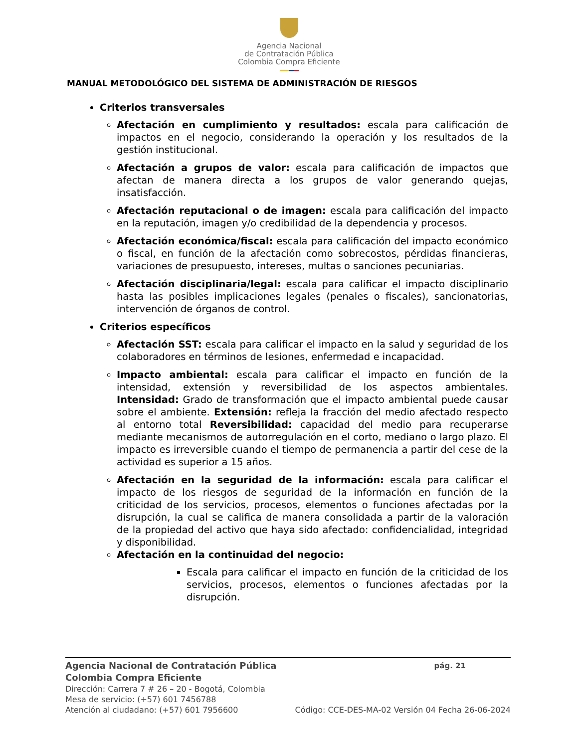Agencia Nacional
de Contratación Pública
Colombia Compra Eficiente
MANUAL METODOLÓGICO DEL SISTEMA DE ADMINISTRACIÓN DE RIESGOS
Criterios transversales
Afectación en cumplimiento y resultados: escala para calificación de impactos en el negocio, considerando la operación y los resultados de la gestión institucional.
Afectación a grupos de valor: escala para calificación de impactos que afectan de manera directa a los grupos de valor generando quejas, insatisfacción.
Afectación reputacional o de imagen: escala para calificación del impacto en la reputación, imagen y/o credibilidad de la dependencia y procesos.
Afectación económica/fiscal: escala para calificación del impacto económico o fiscal, en función de la afectación como sobrecostos, pérdidas financieras, variaciones de presupuesto, intereses, multas o sanciones pecuniarias.
Afectación disciplinaria/legal: escala para calificar el impacto disciplinario hasta las posibles implicaciones legales (penales o fiscales), sancionatorias, intervención de órganos de control.
Criterios específicos
Afectación SST: escala para calificar el impacto en la salud y seguridad de los colaboradores en términos de lesiones, enfermedad e incapacidad.
Impacto ambiental: escala para calificar el impacto en función de la intensidad, extensión y reversibilidad de los aspectos ambientales. Intensidad: Grado de transformación que el impacto ambiental puede causar sobre el ambiente. Extensión: refleja la fracción del medio afectado respecto al entorno total Reversibilidad: capacidad del medio para recuperarse mediante mecanismos de autorregulación en el corto, mediano o largo plazo. El impacto es irreversible cuando el tiempo de permanencia a partir del cese de la actividad es superior a 15 años.
Afectación en la seguridad de la información: escala para calificar el impacto de los riesgos de seguridad de la información en función de la criticidad de los servicios, procesos, elementos o funciones afectadas por la disrupción, la cual se califica de manera consolidada a partir de la valoración de la propiedad del activo que haya sido afectado: confidencialidad, integridad y disponibilidad.
Afectación en la continuidad del negocio:
Escala para calificar el impacto en función de la criticidad de los servicios, procesos, elementos o funciones afectadas por la disrupción.
Agencia Nacional de Contratación Pública pág. 21
Colombia Compra Eficiente
Dirección: Carrera 7 # 26 – 20 - Bogotá, Colombia
Mesa de servicio: (+57) 601 7456788
Atención al ciudadano: (+57) 601 7956600 Código: CCE-DES-MA-02 Versión 04 Fecha 26-06-2024